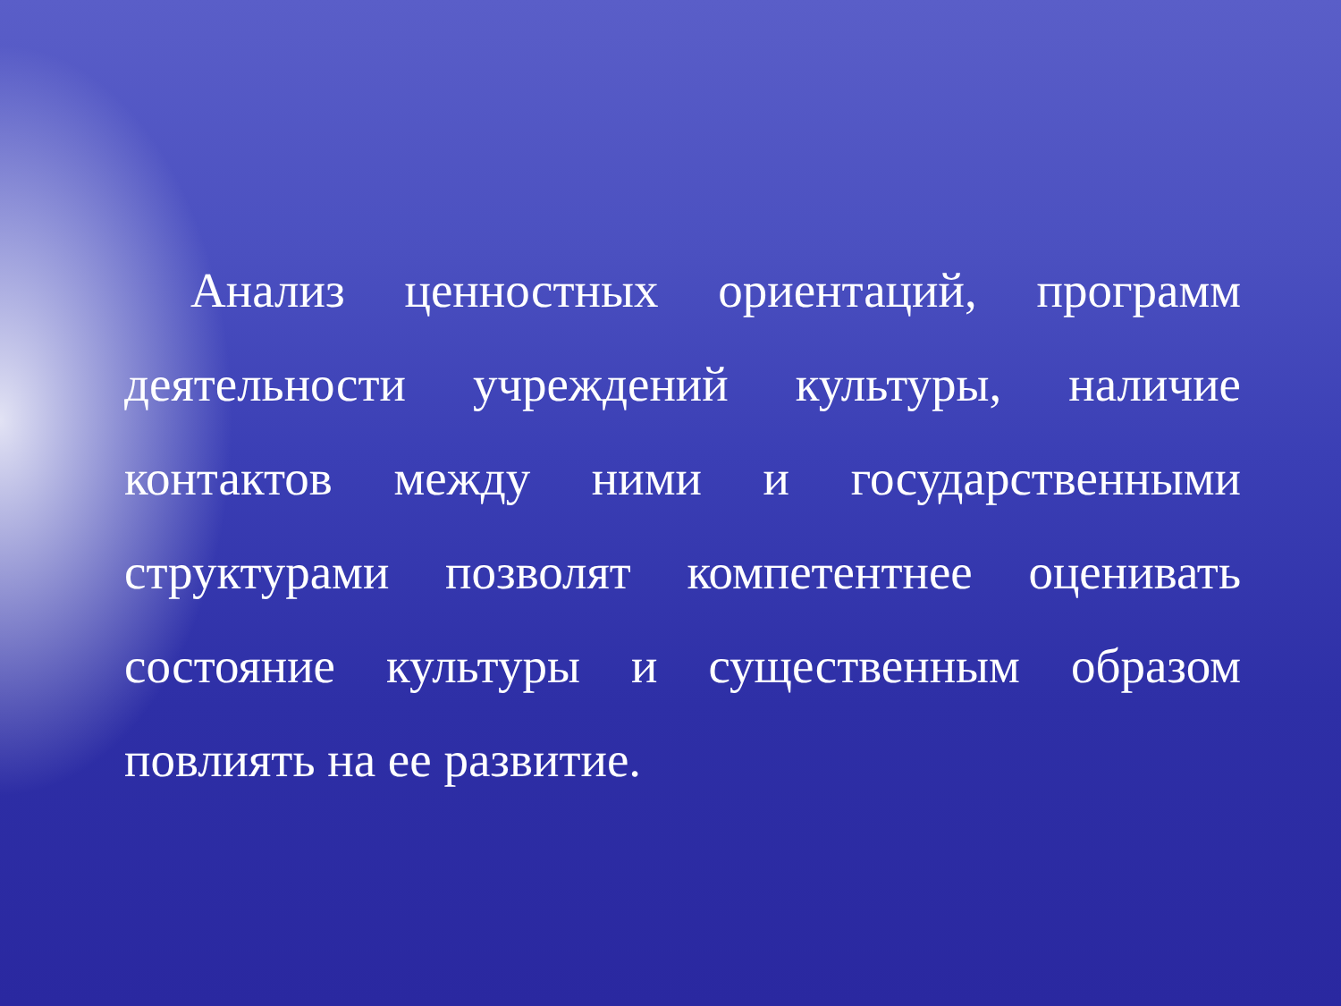Анализ ценностных ориентаций, программ деятельности учреждений культуры, наличие контактов между ними и государственными структурами позволят компетентнее оценивать состояние культуры и существенным образом повлиять на ее развитие.